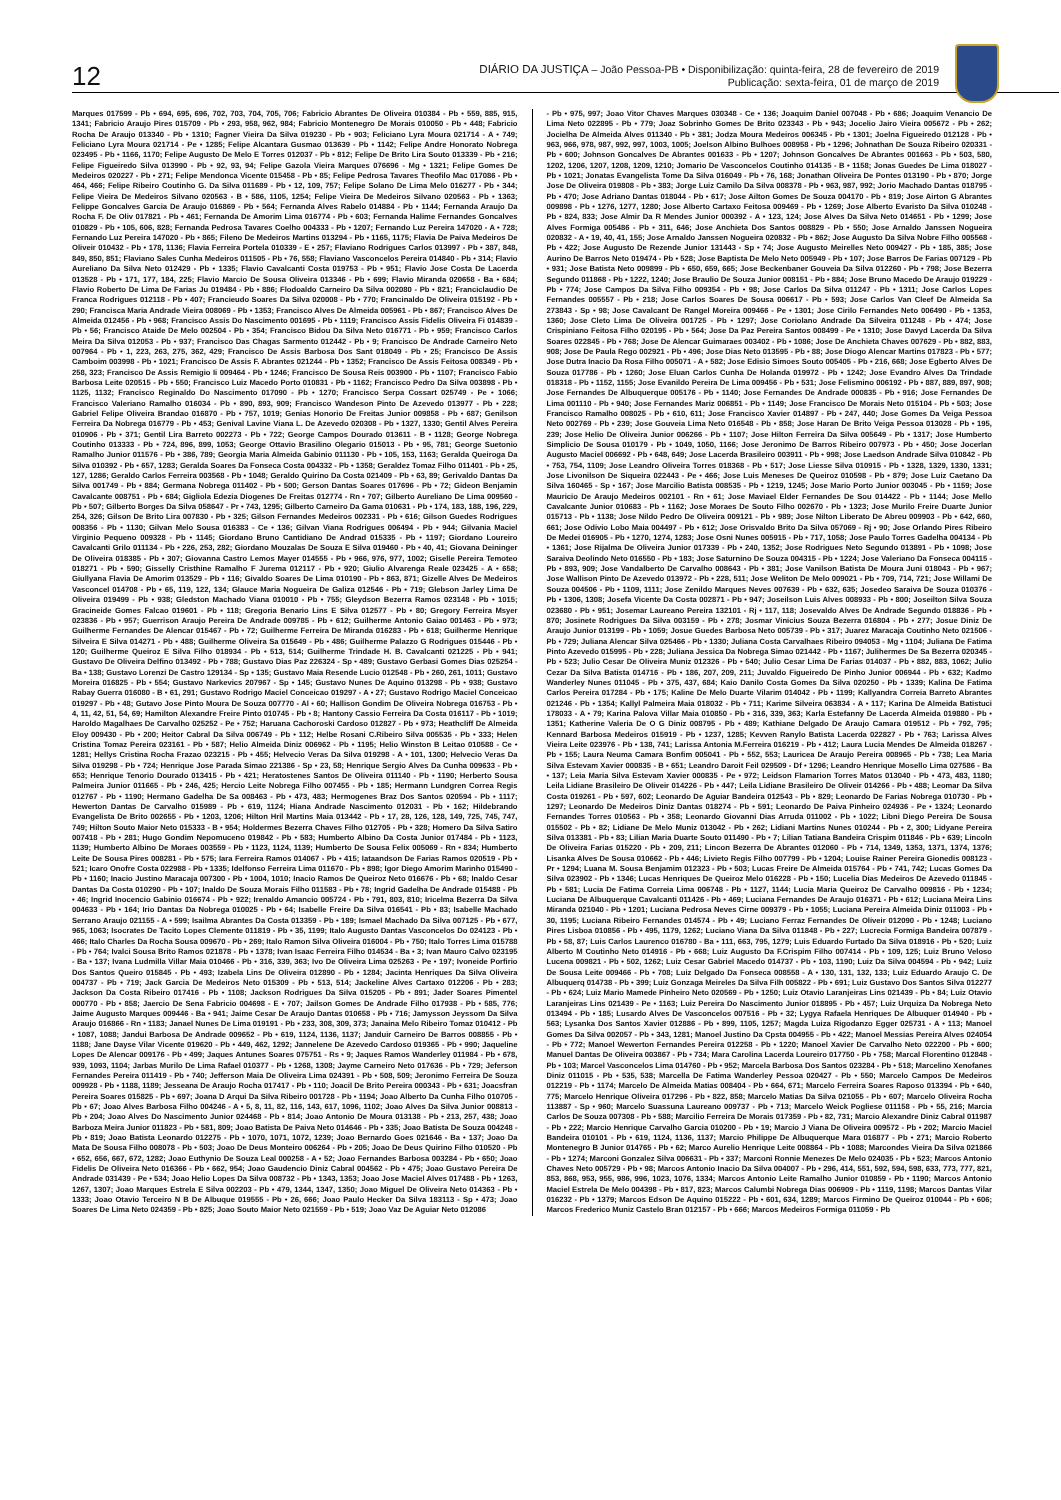12
DIÁRIO DA JUSTIÇA – João Pessoa-PB • Disponibilização: quinta-feira, 28 de fevereiro de 2019
Publicação: sexta-feira, 01 de março de 2019
Marques 017599 - Pb • 694, 695, 696, 702, 703, 704, 705, 706; Fabricio Abrantes De Oliveira 010384 - Pb • 559, 885, 915, 1341; Fabricio Araujo Pires 015709 - Pb • 293, 958, 962, 984; Fabricio Montenegro De Morais 010050 - Pb • 448; Fabricio Rocha De Araujo 013340 - Pb • 1310; Fagner Vieira Da Silva 019230 - Pb • 903; Feliciano Lyra Moura 021714 - A • 749; Feliciano Lyra Moura 021714 - Pe • 1285; Felipe Alcantara Gusmao 013639 - Pb • 1142; Felipe Andre Honorato Nobrega 023495 - Pb • 1166, 1170; Felipe Augusto De Melo E Torres 012037 - Pb • 812; Felipe De Brito Lira Souto 013339 - Pb • 216; Felipe Figueiredo Silva 013990 - Pb • 92, 93, 94; Felipe Gazola Vieira Marques 076696 - Mg • 1321; Felipe Gomes De Medeiros 020227 - Pb • 271; Felipe Mendonca Vicente 015458 - Pb • 85; Felipe Pedrosa Tavares Theofilo Mac 017086 - Pb • 464, 466; Felipe Ribeiro Coutinho G. Da Silva 011689 - Pb • 12, 109, 757; Felipe Solano De Lima Melo 016277 - Pb • 344; Felipe Vieira De Medeiros Silvano 020563 - B • 586, 1105, 1254; Felipe Vieira De Medeiros Silvano 020563 - Pb • 1363; Felippe Goncalves Garcia De Araujo 016869 - Pb • 564; Fernanda Alves Rabelo 014884 - Pb • 1144; Fernanda Araujo Da Rocha F. De Oliv 017821 - Pb • 461; Fernanda De Amorim Lima 016774 - Pb • 603; Fernanda Halime Fernandes Goncalves 010829 - Pb • 105, 606, 828; Fernanda Pedrosa Tavares Coelho 004333 - Pb • 1207; Fernando Luz Pereira 147020 - A • 728; Fernando Luz Pereira 147020 - Pb • 865; Fileno De Medeiros Martins 013294 - Pb • 1165, 1175; Flavia De Paiva Medeiros De Oliveir 010432 - Pb • 178, 1136; Flavia Ferreira Portela 010339 - E • 257; Flaviano Rodrigues Carlos 013997 - Pb • 387, 848, 849, 850, 851; Flaviano Sales Cunha Medeiros 011505 - Pb • 76, 558; Flaviano Vasconcelos Pereira 014840 - Pb • 314; Flavio Aureliano Da Silva Neto 012429 - Pb • 1335; Flavio Cavalcanti Costa 019753 - Pb • 951; Flavio Jose Costa De Lacerda 013528 - Pb • 171, 177, 184, 225; Flavio Marcio De Sousa Oliveira 013346 - Pb • 699; Flavio Miranda 020658 - Ba • 684; Flavio Roberto De Lima De Farias Ju 019484 - Pb • 886; Flodoaldo Carneiro Da Silva 002080 - Pb • 821; Franciclaudio De Franca Rodrigues 012118 - Pb • 407; Francieudo Soares Da Silva 020008 - Pb • 770; Francinaldo De Oliveira 015192 - Pb • 290; Francisca Maria Andrade Vieira 008069 - Pb • 1353; Francisco Alves De Almeida 005961 - Pb • 867; Francisco Alves De Almeida 012456 - Pb • 968; Francisco Assis Do Nascimento 001695 - Pb • 1119; Francisco Assis Fidelis Oliveira Fi 014839 - Pb • 56; Francisco Ataide De Melo 002504 - Pb • 354; Francisco Bidou Da Silva Neto 016771 - Pb • 959; Francisco Carlos Meira Da Silva 012053 - Pb • 937; Francisco Das Chagas Sarmento 012442 - Pb • 9; Francisco De Andrade Carneiro Neto 007964 - Pb • 1, 223, 263, 275, 362, 429; Francisco De Assis Barbosa Dos Sant 018049 - Pb • 25; Francisco De Assis Camboim 003998 - Pb • 1021; Francisco De Assis F. Abrantes 021244 - Pb • 1352; Francisco De Assis Feitosa 008349 - Pb • 258, 323; Francisco De Assis Remigio Ii 009464 - Pb • 1246; Francisco De Sousa Reis 003900 - Pb • 1107; Francisco Fabio Barbosa Leite 020515 - Pb • 550; Francisco Luiz Macedo Porto 010831 - Pb • 1162; Francisco Pedro Da Silva 003898 - Pb • 1125, 1132; Francisco Reginaldo Do Nascimento 017090 - Pb • 1270; Francisco Serpa Cossart 025749 - Pe • 1066; Francisco Valeriano Ramalho 016034 - Pb • 890, 893, 909; Francisco Wandeson Pinto De Azevedo 013977 - Pb • 228; Gabriel Felipe Oliveira Brandao 016870 - Pb • 757, 1019; Genias Honorio De Freitas Junior 009858 - Pb • 687; Genilson Ferreira Da Nobrega 016779 - Pb • 453; Genival Lavine Viana L. De Azevedo 020308 - Pb • 1327, 1330; Gentil Alves Pereira 010906 - Pb • 371; Gentil Lira Barreto 002273 - Pb • 722; George Campos Dourado 013611 - B • 1128; George Nobrega Coutinho 013333 - Pb • 724, 896, 899, 1053; George Ottavio Brasilino Olegario 015013 - Pb • 95, 781; George Suetonio Ramalho Junior 011576 - Pb • 386, 789; Georgia Maria Almeida Gabinio 011130 - Pb • 105, 153, 1163; Geralda Queiroga Da Silva 010392 - Pb • 657, 1283; Geralda Soares Da Fonseca Costa 004332 - Pb • 1358; Geraldez Tomaz Filho 011401 - Pb • 25, 127, 1286; Geraldo Carlos Ferreira 003568 - Pb • 1048; Geraldo Quirino Da Costa 021409 - Pb • 63, 89; Gerivaldo Dantas Da Silva 001749 - Pb • 884; Germana Nobrega 011402 - Pb • 500; Gerson Dantas Soares 017696 - Pb • 72; Gideon Benjamin Cavalcante 008751 - Pb • 684; Gigliola Edezia Diogenes De Freitas 012774 - Rn • 707; Gilberto Aureliano De Lima 009560 - Pb • 507; Gilberto Borges Da Silva 058647 - Pr • 743, 1295; Gilberto Carneiro Da Gama 010631 - Pb • 174, 183, 188, 196, 229, 254, 326; Gilson De Brito Lira 007830 - Pb • 325; Gilson Fernandes Medeiros 002331 - Pb • 616; Gilson Guedes Rodrigues 008356 - Pb • 1130; Gilvan Melo Sousa 016383 - Ce • 136; Gilvan Viana Rodrigues 006494 - Pb • 944; Gilvania Maciel Virginio Pequeno 009328 - Pb • 1145; Giordano Bruno Cantidiano De Andrad 015335 - Pb • 1197; Giordano Loureiro Cavalcanti Grilo 011134 - Pb • 226, 253, 282; Giordano Mouzalas De Souza E Silva 019460 - Pb • 40, 41; Giovana Deininger De Oliveira 018385 - Pb • 307; Giovanna Castro Lemos Mayer 014555 - Pb • 966, 976, 977, 1002; Giselle Pereira Temoteo 018271 - Pb • 590; Gisselly Cristhine Ramalho F Jurema 012117 - Pb • 920; Giulio Alvarenga Reale 023425 - A • 658; Giullyana Flavia De Amorim 013529 - Pb • 116; Givaldo Soares De Lima 010190 - Pb • 863, 871; Gizelle Alves De Medeiros Vasconcel 014708 - Pb • 65, 119, 122, 134; Glauce Maria Nogueira De Galiza 012546 - Pb • 719; Glebson Jarley Lima De Oliveira 019499 - Pb • 938; Gledston Machado Viana 010010 - Pb • 755; Gleydson Bezerra Ramos 023148 - Pb • 1015; Gracineide Gomes Falcao 019601 - Pb • 118; Gregoria Benario Lins E Silva 012577 - Pb • 80; Gregory Ferreira Msyer 023836 - Pb • 957; Guerrison Araujo Pereira De Andrade 009785 - Pb • 612; Guilherme Antonio Gaiao 001463 - Pb • 973; Guilherme Fernandes De Alencar 015467 - Pb • 72; Guilherme Ferreira De Miranda 016283 - Pb • 618; Guilherme Henrique Silveira E Silva 014271 - Pb • 488; Guilherme Oliveira Sa 015649 - Pb • 486; Guilherme Palazzo G Rodrigues 015446 - Pb • 120; Guilherme Queiroz E Silva Filho 018934 - Pb • 513, 514; Guilherme Trindade H. B. Cavalcanti 021225 - Pb • 941; Gustavo De Oliveira Delfino 013492 - Pb • 788; Gustavo Dias Paz 226324 - Sp • 489; Gustavo Gerbasi Gomes Dias 025254 - Ba • 138; Gustavo Lorenzi De Castro 129134 - Sp • 135; Gustavo Maia Resende Lucio 012548 - Pb • 260, 261, 1011; Gustavo Moreira 016825 - Pb • 554; Gustavo Narkevics 207967 - Sp • 145; Gustavo Nunes De Aquino 013298 - Pb • 938; Gustavo Rabay Guerra 016080 - B • 61, 291; Gustavo Rodrigo Maciel Conceicao 019297 - A • 27; Gustavo Rodrigo Maciel Conceicao 019297 - Pb • 48; Gutavo Jose Pinto Moura De Souza 007770 - Al • 60; Hallison Gondim De Oliveira Nobrega 016753 - Pb • 4, 11, 42, 51, 54, 69; Hamilton Alexandre Freire Pinto 010745 - Pb • 8; Hantony Cassio Ferreira Da Costa 016117 - Pb • 1019; Haroldo Magalhaes De Carvalho 025252 - Pe • 752; Haruana Cachoroski Cardoso 012827 - Pb • 973; Heathcliff De Almeida Eloy 009430 - Pb • 200; Heitor Cabral Da Silva 006749 - Pb • 112; Helbe Rosani C.Ribeiro Silva 005535 - Pb • 333; Helen Cristina Tomaz Pereira 023161 - Pb • 587; Helio Almeida Diniz 006962 - Pb • 1195; Helio Winston B Leitao 010588 - Ce • 1281; Hellys Cristina Rocha Frazao 023215 - Pb • 455; Helvecio Veras Da Silva 019298 - A • 101, 1300; Helvecio Veras Da Silva 019298 - Pb • 724; Henrique Jose Parada Simao 221386 - Sp • 23, 58; Henrique Sergio Alves Da Cunha 009633 - Pb • 653; Henrique Tenorio Dourado 013415 - Pb • 421; Heratostenes Santos De Oliveira 011140 - Pb • 1190; Herberto Sousa Palmeira Junior 011665 - Pb • 246, 425; Hercio Leite Nobrega Filho 007455 - Pb • 185; Hermann Lundgren Correa Regis 012767 - Pb • 1190; Hermano Gadelha De Sa 008463 - Pb • 473, 483; Hermogenes Braz Dos Santos 020594 - Pb • 1117; Hewerton Dantas De Carvalho 015989 - Pb • 619, 1124; Hiana Andrade Nascimento 012031 - Pb • 162; Hildebrando Evangelista De Brito 002655 - Pb • 1203, 1206; Hilton Hril Martins Maia 013442 - Pb • 17, 28, 126, 128, 149, 725, 745, 747, 749; Hilton Souto Maior Neto 015333 - B • 954; Holdermes Bezerra Chaves Filho 012705 - Pb • 328; Homero Da Silva Satiro 007418 - Pb • 281; Hugo Gondim Nepomuceno 019842 - Pb • 583; Humberto Albino Da Costa Junior 017484 - Pb • 1123, 1139; Humberto Albino De Moraes 003559 - Pb • 1123, 1124, 1139; Humberto De Sousa Felix 005069 - Rn • 834; Humberto Leite De Sousa Pires 008281 - Pb • 575; Iara Ferreira Ramos 014067 - Pb • 415; Iataandson De Farias Ramos 020519 - Pb • 521; Icaro Onofre Costa 022988 - Pb • 1335; Idelfonso Ferreira Lima 011670 - Pb • 898; Igor Diego Amorim Marinho 015490 - Pb • 1160; Inacio Justino Maracaja 007300 - Pb • 1004, 1010; Inacio Ramos De Queiroz Neto 016676 - Pb • 68; Inaldo Cesar Dantas Da Costa 010290 - Pb • 107; Inaldo De Souza Morais Filho 011583 - Pb • 78; Ingrid Gadelha De Andrade 015488 - Pb • 46; Ingrid Inocencio Gabinio 016674 - Pb • 922; Irenaldo Amancio 005724 - Pb • 791, 803, 810; Iricelma Bezerra Da Silva 004633 - Pb • 164; Irio Dantas Da Nobrega 010025 - Pb • 64; Isabelle Freire Da Silva 016541 - Pb • 83; Isabelle Machado Serrano Araujo 021155 - A • 599; Isailma Abrantes Da Costa 013359 - Pb • 189; Ismael Machado Da Silva 007125 - Pb • 677, 965, 1063; Isocrates De Tacito Lopes Clemente 011819 - Pb • 35, 1199; Italo Augusto Dantas Vasconcelos Do 024123 - Pb • 466; Italo Charles Da Rocha Sousa 009670 - Pb • 269; Italo Ramon Silva Oliveira 016004 - Pb • 750; Italo Torres Lima 015788 - Pb • 764; Ivalci Sousa Brito Ramos 021878 - Pb • 1378; Ivan Isaac Ferreira Filho 014534 - Ba • 3; Ivan Mauro Calvo 023195 - Ba • 137; Ivana Ludmilla Villar Maia 010466 - Pb • 316, 339, 363; Ivo De Oliveira Lima 025263 - Pe • 197; Ivoneide Porfirio Dos Santos Queiro 015845 - Pb • 493; Izabela Lins De Oliveira 012890 - Pb • 1284; Jacinta Henriques Da Silva Oliveira 004737 - Pb • 719; Jack Garcia De Medeiros Neto 015309 - Pb • 513, 514; Jackeline Alves Cartaxo 012206 - Pb • 283; Jackson Da Costa Ribeiro 017416 - Pb • 1108; Jackson Rodrigues Da Silva 015205 - Pb • 891; Jader Soares Pimentel 000770 - Pb • 858; Jaercio De Sena Fabricio 004698 - E • 707; Jailson Gomes De Andrade Filho 017938 - Pb • 585, 776; Jaime Augusto Marques 009446 - Ba • 941; Jaime Cesar De Araujo Dantas 010658 - Pb • 716; Jamysson Jeyssom Da Silva Araujo 016866 - Rn • 1183; Janael Nunes De Lima 019191 - Pb • 233, 308, 309, 373; Janaina Melo Ribeiro Tomaz 010412 - Pb • 1087, 1088; Jandui Barbosa De Andrade 009652 - Pb • 619, 1124, 1136, 1137; Janduir Carneiro De Barros 008855 - Pb • 1188; Jane Dayse Vilar Vicente 019620 - Pb • 449, 462, 1292; Jannelene De Azevedo Cardoso 019365 - Pb • 990; Jaqueline Lopes De Alencar 009176 - Pb • 499; Jaques Antunes Soares 075751 - Rs • 9; Jaques Ramos Wanderley 011984 - Pb • 678, 939, 1093, 1104; Jarbas Murilo De Lima Rafael 010377 - Pb • 1268, 1308; Jayme Carneiro Neto 017636 - Pb • 729; Jeferson Fernandes Pereira 011419 - Pb • 740; Jefferson Maia De Oliveira Lima 024391 - Pb • 508, 509; Jeronimo Ferreira De Souza 009928 - Pb • 1188, 1189; Jesseana De Araujo Rocha 017417 - Pb • 110; Joacil De Brito Pereira 000343 - Pb • 631; Joacsfran Pereira Soares 015825 - Pb • 697; Joana D Arqui Da Silva Ribeiro 001728 - Pb • 1194; Joao Alberto Da Cunha Filho 010705 - Pb • 67; Joao Alves Barbosa Filho 004246 - A • 5, 8, 11, 82, 116, 143, 617, 1096, 1102; Joao Alves Da Silva Junior 008813 - Pb • 204; Joao Alves Do Nascimento Junior 024468 - Pb • 814; Joao Antonio De Moura 013138 - Pb • 213, 257, 438; Joao Barboza Meira Junior 011823 - Pb • 581, 809; Joao Batista De Paiva Neto 014646 - Pb • 335; Joao Batista De Souza 004248 - Pb • 819; Joao Batista Leonardo 012275 - Pb • 1070, 1071, 1072, 1239; Joao Bernardo Goes 021646 - Ba • 137; Joao Da Mata De Sousa Filho 008078 - Pb • 503; Joao De Deus Monteiro 006264 - Pb • 205; Joao De Deus Quirino Filho 010520 - Pb • 652, 656, 667, 672, 1282; Joao Euthynio De Souza Leal 000258 - A • 52; Joao Fernandes Barbosa 003284 - Pb • 650; Joao Fidelis De Oliveira Neto 016366 - Pb • 662, 954; Joao Gaudencio Diniz Cabral 004562 - Pb • 475; Joao Gustavo Pereira De Andrade 031439 - Pe • 534; Joao Helio Lopes Da Silva 008732 - Pb • 1343, 1353; Joao Jose Maciel Alves 017488 - Pb • 1263, 1267, 1307; Joao Marques Estrela E Silva 002203 - Pb • 479, 1344, 1347, 1350; Joao Miguel De Oliveira Neto 014363 - Pb • 1333; Joao Otavio Terceiro N B De Albuque 019555 - Pb • 26, 666; Joao Paulo Hecker Da Silva 183113 - Sp • 473; Joao Soares De Lima Neto 024359 - Pb • 825; Joao Souto Maior Neto 021559 - Pb • 519; Joao Vaz De Aguiar Neto 012086
- Pb • 975, 997; Joao Vitor Chaves Marques 030348 - Ce • 136; Joaquim Daniel 007048 - Pb • 686; Joaquim Venancio De Lima Neto 022895 - Pb • 779; Joaz Sobrinho Gomes De Brito 023343 - Pb • 943; Jocelio Jairo Vieira 005672 - Pb • 262; Jocielha De Almeida Alves 011340 - Pb • 381; Jodza Moura Medeiros 006345 - Pb • 1301; Joelna Figueiredo 012128 - Pb • 963, 966, 978, 987, 992, 997, 1003, 1005; Joelson Albino Bulhoes 008958 - Pb • 1296; Johnathan De Souza Ribeiro 020331 - Pb • 600; Johnson Goncalves De Abrantes 001633 - Pb • 1207; Johnson Goncalves De Abrantes 001663 - Pb • 503, 580, 1202, 1206, 1207, 1208, 1209, 1210; Jomario De Vasconcelos Coutinho 014135 - B • 1158; Jonas Guedes De Lima 018027 - Pb • 1021; Jonatas Evangelista Tome Da Silva 016049 - Pb • 76, 168; Jonathan Oliveira De Pontes 013190 - Pb • 870; Jorge Jose De Oliveira 019808 - Pb • 383; Jorge Luiz Camilo Da Silva 008378 - Pb • 963, 987, 992; Jorio Machado Dantas 018795 - Pb • 470; Jose Adriano Dantas 018044 - Pb • 617; Jose Ailton Gomes De Souza 004170 - Pb • 819; Jose Airton G Abrantes 009898 - Pb • 1276, 1277, 1280; Jose Alberto Cartaxo Feitosa 009469 - Pb • 1269; Jose Alberto Evaristo Da Silva 010248 - Pb • 824, 833; Jose Almir Da R Mendes Junior 000392 - A • 123, 124; Jose Alves Da Silva Neto 014651 - Pb • 1299; Jose Alves Formiga 005486 - Pb • 311, 646; Jose Anchieta Dos Santos 008829 - Pb • 550; Jose Arnaldo Janssen Nogueira 020832 - A • 19, 40, 41, 155; Jose Arnaldo Janssen Nogueira 020832 - Pb • 862; Jose Augusto Da Silva Nobre Filho 005568 - Pb • 422; Jose Augusto De Rezende Junior 131443 - Sp • 74; Jose Augusto Meirelles Neto 009427 - Pb • 185, 385; Jose Aurino De Barros Neto 019474 - Pb • 528; Jose Baptista De Melo Neto 005949 - Pb • 107; Jose Barros De Farias 007129 - Pb • 931; Jose Batista Neto 009899 - Pb • 650, 659, 665; Jose Beckenbaner Gouveia Da Silva 012260 - Pb • 798; Jose Bezerra Segundo 011868 - Pb • 1222, 1240; Jose Braulio De Souza Junior 008151 - Pb • 884; Jose Bruno Macedo De Araujo 019229 - Pb • 774; Jose Campos Da Silva Filho 009354 - Pb • 98; Jose Carlos Da Silva 011247 - Pb • 1311; Jose Carlos Lopes Fernandes 005557 - Pb • 218; Jose Carlos Soares De Sousa 006617 - Pb • 593; Jose Carlos Van Cleef De Almeida Sa 273843 - Sp • 98; Jose Cavalcant De Rangel Moreira 009466 - Pe • 1301; Jose Cirilo Fernandes Neto 006490 - Pb • 1353, 1360; Jose Cleto Lima De Oliveira 001725 - Pb • 1297; Jose Coriolano Andrade Da Silveira 011248 - Pb • 474; Jose Crispiniano Feitosa Filho 020195 - Pb • 564; Jose Da Paz Pereira Santos 008499 - Pe • 1310; Jose Davyd Lacerda Da Silva Soares 022845 - Pb • 768; Jose De Alencar Guimaraes 003402 - Pb • 1086; Jose De Anchieta Chaves 007629 - Pb • 882, 883, 908; Jose De Paula Rego 002921 - Pb • 496; Jose Dias Neto 013595 - Pb • 88; Jose Diogo Alencar Martins 017823 - Pb • 577; Jose Dutra Inacio Da Rosa Filho 005071 - A • 582; Jose Edisio Simoes Souto 005405 - Pb • 216, 668; Jose Egberto Alves De Souza 017786 - Pb • 1260; Jose Eluan Carlos Cunha De Holanda 019972 - Pb • 1242; Jose Evandro Alves Da Trindade 018318 - Pb • 1152, 1155; Jose Evanildo Pereira De Lima 009456 - Pb • 531; Jose Felismino 006192 - Pb • 887, 889, 897, 908; Jose Fernandes De Albuquerque 005176 - Pb • 1140; Jose Fernandes De Andrade 000835 - Pb • 916; Jose Fernandes De Lima 001110 - Pb • 940; Jose Fernandes Mariz 006851 - Pb • 1149; Jose Francisco De Morais Neto 015104 - Pb • 503; Jose Francisco Ramalho 008025 - Pb • 610, 611; Jose Francisco Xavier 014897 - Pb • 247, 440; Jose Gomes Da Veiga Pessoa Neto 002769 - Pb • 239; Jose Gouveia Lima Neto 016548 - Pb • 858; Jose Haran De Brito Veiga Pessoa 013028 - Pb • 195, 239; Jose Helio De Oliveira Junior 006266 - Pb • 1107; Jose Hilton Ferreira Da Silva 005649 - Pb • 1317; Jose Humberto Simplicio De Sousa 010179 - Pb • 1049, 1050, 1166; Jose Jeronimo De Barros Ribeiro 007973 - Pb • 450; Jose Jocerlan Augusto Maciel 006692 - Pb • 648, 649; Jose Lacerda Brasileiro 003911 - Pb • 998; Jose Laedson Andrade Silva 010842 - Pb • 753, 754, 1109; Jose Leandro Oliveira Torres 018368 - Pb • 517; Jose Liesse Silva 010915 - Pb • 1328, 1329, 1330, 1331; Jose Livonilson De Siqueira 022443 - Pe • 466; Jose Luis Meneses De Queiroz 010598 - Pb • 879; Jose Luiz Caetano Da Silva 160465 - Sp • 167; Jose Marcilio Batista 008535 - Pb • 1219, 1245; Jose Mario Porto Junior 003045 - Pb • 1159; Jose Mauricio De Araujo Medeiros 002101 - Rn • 61; Jose Maviael Elder Fernandes De Sou 014422 - Pb • 1144; Jose Mello Cavalcante Junior 010683 - Pb • 1162; Jose Moraes De Souto Filho 002670 - Pb • 1323; Jose Murilo Freire Duarte Junior 015713 - Pb • 1138; Jose Nildo Pedro De Oliveira 009121 - Pb • 989; Jose Nilton Liberato De Abreu 009903 - Pb • 642, 660, 661; Jose Odivio Lobo Maia 004497 - Pb • 612; Jose Orisvaldo Brito Da Silva 057069 - Rj • 90; Jose Orlando Pires Ribeiro De Medei 016905 - Pb • 1270, 1274, 1283; Jose Osni Nunes 005915 - Pb • 717, 1058; Jose Paulo Torres Gadelha 004134 - Pb • 1361; Jose Rijalma De Oliveira Junior 017339 - Pb • 240, 1352; Jose Rodrigues Neto Segundo 013891 - Pb • 1098; Jose Saraiva Deolindo Neto 016550 - Pb • 183; Jose Saturnino De Souza 004315 - Pb • 1224; Jose Valeriano Da Fonseca 004115 - Pb • 893, 909; Jose Vandalberto De Carvalho 008643 - Pb • 381; Jose Vanilson Batista De Moura Juni 018043 - Pb • 967; Jose Wallison Pinto De Azevedo 013972 - Pb • 228, 511; Jose Weliton De Melo 009021 - Pb • 709, 714, 721; Jose Willami De Souza 004506 - Pb • 1109, 1111; Jose Zenildo Marques Neves 007639 - Pb • 632, 635; Josedeo Saraiva De Souza 010376 - Pb • 1306, 1308; Josefa Vicente Da Costa 002871 - Pb • 947; Joseilson Luis Alves 008933 - Pb • 800; Joseilton Silva Souza 023680 - Pb • 951; Josemar Laureano Pereira 132101 - Rj • 117, 118; Josevaldo Alves De Andrade Segundo 018836 - Pb • 870; Josinete Rodrigues Da Silva 003159 - Pb • 278; Josmar Vinicius Souza Bezerra 016804 - Pb • 277; Josue Diniz De Araujo Junior 013199 - Pb • 1059; Josue Guedes Barbosa Neto 005739 - Pb • 317; Juarez Maracaja Coutinho Neto 021506 - Pb • 729; Juliana Alencar Silva 025466 - Pb • 1330; Juliana Costa Carvalhaes Ribeiro 094053 - Mg • 1104; Juliana De Fatima Pinto Azevedo 015995 - Pb • 228; Juliana Jessica Da Nobrega Simao 021442 - Pb • 1167; Julihermes De Sa Bezerra 020345 - Pb • 523; Julio Cesar De Oliveira Muniz 012326 - Pb • 540; Julio Cesar Lima De Farias 014037 - Pb • 882, 883, 1062; Julio Cezar Da Silva Batista 014716 - Pb • 186, 207, 209, 211; Juvaldo Figueiredo De Pinho Junior 006944 - Pb • 632; Kadmo Wanderley Nunes 011045 - Pb • 375, 437, 684; Kaio Danilo Costa Gomes Da Silva 020250 - Pb • 1339; Kalina De Fatima Carlos Pereira 017284 - Pb • 175; Kaline De Melo Duarte Vilarim 014042 - Pb • 1199; Kallyandra Correia Barreto Abrantes 021246 - Pb • 1354; Kallyl Palmeira Maia 018032 - Pb • 711; Karime Silveira 063834 - A • 117; Karina De Almeida Batistuci 178033 - A • 79; Karina Palova Villar Maia 010850 - Pb • 316, 339, 363; Karla Estefanny De Lacerda Almeida 019880 - Pb • 1351; Katherine Valeria De O G Diniz 008795 - Pb • 489; Kathiane Delgado De Araujo Camara 019512 - Pb • 792, 795; Kennard Barbosa Medeiros 015919 - Pb • 1237, 1285; Kevven Ranylo Batista Lacerda 022827 - Pb • 763; Larissa Alves Vieira Leite 023976 - Pb • 138, 741; Larissa Antonia M.Ferreira 016219 - Pb • 412; Laura Lucia Mendes De Almeida 018267 - Pb • 155; Laura Neuma Camara Bonfim 005041 - Pb • 552, 553; Lauricea De Araujo Pereira 008965 - Pb • 738; Lea Maria Silva Estevam Xavier 000835 - B • 651; Leandro Daroit Feil 029509 - Df • 1296; Leandro Henrique Mosello Lima 027586 - Ba • 137; Leia Maria Silva Estevam Xavier 000835 - Pe • 972; Leidson Flamarion Torres Matos 013040 - Pb • 473, 483, 1180; Leila Lidiane Brasileiro De Oliveir 014226 - Pb • 447; Leila Lidiane Brasileiro De Oliveir 014266 - Pb • 488; Leomar Da Silva Costa 019261 - Pb • 597, 602; Leonardo De Aguiar Bandeira 012543 - Pb • 829; Leonardo De Farias Nobrega 010730 - Pb • 1297; Leonardo De Medeiros Diniz Dantas 018274 - Pb • 591; Leonardo De Paiva Pinheiro 024936 - Pe • 1324; Leonardo Fernandes Torres 010563 - Pb • 358; Leonardo Giovanni Dias Arruda 011002 - Pb • 1022; Libni Diego Pereira De Sousa 015502 - Pb • 82; Lidiane De Melo Muniz 013042 - Pb • 262; Lidiani Martins Nunes 010244 - Pb • 2, 300; Lidyane Pereira Silva 013381 - Pb • 83; Lilian Maria Duarte Souto 011490 - Pb • 7; Lilian Tatiana Bandeira Crispim 011846 - Pb • 639; Lincoln De Oliveira Farias 015220 - Pb • 209, 211; Lincon Bezerra De Abrantes 012060 - Pb • 714, 1349, 1353, 1371, 1374, 1376; Lisanka Alves De Sousa 010662 - Pb • 446; Livieto Regis Filho 007799 - Pb • 1204; Louise Rainer Pereira Gionedis 008123 - Pr • 1294; Luana M. Sousa Benjamim 012323 - Pb • 503; Lucas Freire De Almeida 015764 - Pb • 741, 742; Lucas Gomes Da Silva 023902 - Pb • 1346; Lucas Henriques De Queiroz Melo 016228 - Pb • 150; Lucelia Dias Medeiros De Azevedo 011845 - Pb • 581; Lucia De Fatima Correia Lima 006748 - Pb • 1127, 1144; Lucia Maria Queiroz De Carvalho 009816 - Pb • 1234; Luciana De Albuquerque Cavalcanti 011426 - Pb • 469; Luciana Fernandes De Araujo 016371 - Pb • 612; Luciana Meira Lins Miranda 021040 - Pb • 1201; Luciana Pedrosa Neves Cirne 009379 - Pb • 1055; Luciana Pereira Almeida Diniz 011003 - Pb • 30, 1195; Luciana Ribeiro Fernandes 014574 - Pb • 49; Luciano Ferraz Fernandes De Oliveir 012090 - Pb • 1248; Luciano Pires Lisboa 010856 - Pb • 495, 1179, 1262; Luciano Viana Da Silva 011848 - Pb • 227; Lucrecia Formiga Bandeira 007879 - Pb • 58, 87; Luis Carlos Laurenco 016780 - Ba • 111, 663, 795, 1279; Luis Eduardo Furtado Da Silva 018916 - Pb • 520; Luiz Alberto M Coutinho Neto 014916 - Pb • 668; Luiz Augusto Da F.Crispim Filho 007414 - Pb • 109, 125; Luiz Bruno Veloso Lucena 009821 - Pb • 502, 1262; Luiz Cesar Gabriel Macedo 014737 - Pb • 103, 1190; Luiz Da Silva 004594 - Pb • 942; Luiz De Sousa Leite 009466 - Pb • 708; Luiz Delgado Da Fonseca 008558 - A • 130, 131, 132, 133; Luiz Eduardo Araujo C. De Albuquerq 014738 - Pb • 399; Luiz Gonzaga Meireles Da Silva Filh 005822 - Pb • 691; Luiz Gustavo Dos Santos Silva 012277 - Pb • 624; Luiz Mario Mamede Pinheiro Neto 020569 - Pb • 1250; Luiz Otavio Laranjeiras Lins 021439 - Pb • 84; Luiz Otavio Laranjeiras Lins 021439 - Pe • 1163; Luiz Pereira Do Nascimento Junior 018895 - Pb • 457; Luiz Urquiza Da Nobrega Neto 013494 - Pb • 185; Lusardo Alves De Vasconcelos 007516 - Pb • 32; Lygya Rafaela Henriques De Albuquer 014940 - Pb • 563; Lysanka Dos Santos Xavier 012886 - Pb • 899, 1105, 1257; Magda Luiza Rigodanzo Egger 025731 - A • 113; Manoel Gomes Da Silva 002057 - Pb • 343, 1281; Manoel Justino Da Cpsta 004955 - Pb • 422; Manoel Messias Pereira Alves 024054 - Pb • 772; Manoel Wewerton Fernandes Pereira 012258 - Pb • 1220; Manoel Xavier De Carvalho Neto 022200 - Pb • 600; Manuel Dantas De Oliveira 003867 - Pb • 734; Mara Carolina Lacerda Loureiro 017750 - Pb • 758; Marcal Florentino 012848 - Pb • 103; Marcel Vasconcelos Lima 014760 - Pb • 952; Marcela Barbosa Dos Santos 023284 - Pb • 518; Marcelino Xenofanes Diniz 011015 - Pb • 535, 538; Marcella De Fatima Wanderley Pessoa 020427 - Pb • 550; Marcelo Campos De Medeiros 012219 - Pb • 1174; Marcelo De Almeida Matias 008404 - Pb • 664, 671; Marcelo Ferreira Soares Raposo 013394 - Pb • 640, 775; Marcelo Henrique Oliveira 017296 - Pb • 822, 858; Marcelo Matias Da Silva 021055 - Pb • 607; Marcelo Oliveira Rocha 113887 - Sp • 960; Marcelo Suassuna Laureano 009737 - Pb • 713; Marcelo Weick Pogliese 011158 - Pb • 55, 216; Marcia Carlos De Souza 007308 - Pb • 588; Marcilio Ferreira De Morais 017359 - Pb • 82, 731; Marcio Alexandre Diniz Cabral 011987 - Pb • 222; Marcio Henrique Carvalho Garcia 010200 - Pb • 19; Marcio J Viana De Oliveira 009572 - Pb • 202; Marcio Maciel Bandeira 010101 - Pb • 619, 1124, 1136, 1137; Marcio Philippe De Albuquerque Mara 016877 - Pb • 271; Marcio Roberto Montenegro B Junior 014765 - Pb • 62; Marco Aurelio Henrique Leite 008864 - Pb • 1088; Marcondes Vieira Da Silva 021866 - Pb • 1274; Marconi Gonzalez Silva 006631 - Pb • 337; Marconi Ronnie Menezes De Melo 024035 - Pb • 523; Marcos Antonio Chaves Neto 005729 - Pb • 98; Marcos Antonio Inacio Da Silva 004007 - Pb • 296, 414, 551, 592, 594, 598, 633, 773, 777, 821, 853, 868, 953, 955, 986, 996, 1023, 1076, 1334; Marcos Antonio Leite Ramalho Junior 010859 - Pb • 1190; Marcos Antonio Maciel Estrela De Melo 004398 - Pb • 817, 823; Marcos Calumbi Nobrega Dias 006909 - Pb • 1119, 1198; Marcos Dantas Vilar 016232 - Pb • 1379; Marcos Edson De Aquino 015222 - Pb • 601, 634, 1289; Marcos Firmino De Queiroz 010044 - Pb • 606; Marcos Frederico Muniz Castelo Bran 012157 - Pb • 666; Marcos Medeiros Formiga 011059 - Pb